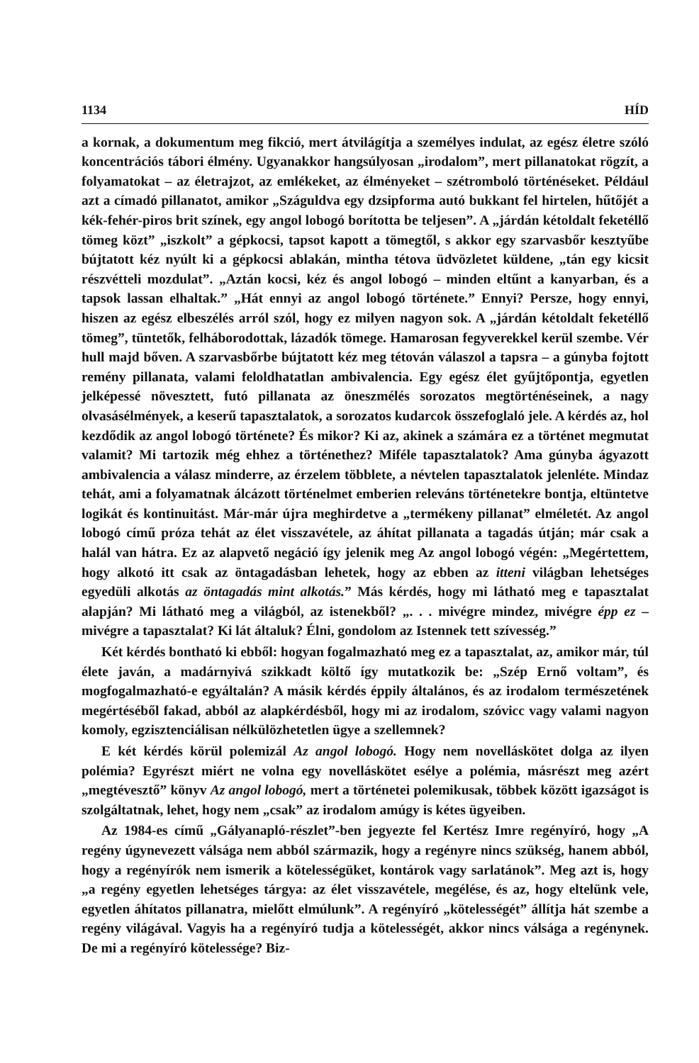1134 HÍD
a kornak, a dokumentum meg fikció, mert átvilágítja a személyes indulat, az egész életre szóló koncentrációs tábori élmény. Ugyanakkor hangsúlyosan „irodalom”, mert pillanatokat rögzít, a folyamatokat – az életrajzot, az emlékeket, az élményeket – szétromboló történéseket. Például azt a címadó pillanatot, amikor „Száguldva egy dzsipforma autó bukkant fel hirtelen, hűtőjét a kék-fehér-piros brit színek, egy angol lobogó borította be teljesen”. A „járdán kétoldalt feketéllő tömeg közt” „iszkolt” a gépkocsi, tapsot kapott a tömegtől, s akkor egy szarvasbőr kesztyűbe bújtatott kéz nyúlt ki a gépkocsi ablakán, mintha tétova üdvözletet küldene, „tán egy kicsit részvétteli mozdulat”. „Aztán kocsi, kéz és angol lobogó – minden eltűnt a kanyarban, és a tapsok lassan elhaltak.” „Hát ennyi az angol lobogó története.” Ennyi? Persze, hogy ennyi, hiszen az egész elbeszélés arról szól, hogy ez milyen nagyon sok. A „járdán kétoldalt feketéllő tömeg”, tüntetők, felháborodottak, lázadók tömege. Hamarosan fegyverekkel kerül szembe. Vér hull majd bőven. A szarvasbőrbe bújtatott kéz meg tétován válaszol a tapsra – a gúnyba fojtott remény pillanata, valami feloldhatatlan ambivalencia. Egy egész élet gyűjtőpontja, egyetlen jelképessé növesztett, futó pillanata az öneszmélés sorozatos megtörténéseinek, a nagy olvasásélmények, a keserű tapasztalatok, a sorozatos kudarcok összefoglaló jele. A kérdés az, hol kezdődik az angol lobogó története? És mikor? Ki az, akinek a számára ez a történet megmutat valamit? Mi tartozik még ehhez a történethez? Miféle tapasztalatok? Ama gúnyba ágyazott ambivalencia a válasz minderre, az érzelem többlete, a névtelen tapasztalatok jelenléte. Mindaz tehát, ami a folyamatnak álcázott történelmet emberien releváns történetekre bontja, eltüntetve logikát és kontinuitást. Már-már újra meghirdetve a „termékeny pillanat” elméletét. Az angol lobogó című próza tehát az élet visszavétele, az áhítat pillanata a tagadás útján; már csak a halál van hátra. Ez az alapvető negáció így jelenik meg Az angol lobogó végén: „Megértettem, hogy alkotó itt csak az öntagadásban lehetek, hogy az ebben az itteni világban lehetséges egyedüli alkotás az öntagadás mint alkotás.” Más kérdés, hogy mi látható meg e tapasztalat alapján? Mi látható meg a világból, az istenekből? „. . . mivégre mindez, mivégre épp ez – mivégre a tapasztalat? Ki lát általuk? Élni, gondolom az Istennek tett szívesség.”
Két kérdés bontható ki ebből: hogyan fogalmazható meg ez a tapasztalat, az, amikor már, túl élete javán, a madárnyivá szikkadt költő így mutatkozik be: „Szép Ernő voltam”, és mogfogalmazható-e egyáltalán? A másik kérdés éppily általános, és az irodalom természetének megértéséből fakad, abból az alapkérdésből, hogy mi az irodalom, szóvicc vagy valami nagyon komoly, egzisztenciálisan nélkülözhetetlen ügye a szellemnek?
E két kérdés körül polemizál Az angol lobogó. Hogy nem novelláskötet dolga az ilyen polémia? Egyrészt miért ne volna egy novelláskötet esélye a polémia, másrészt meg azért „megtévesztő” könyv Az angol lobogó, mert a történetei polemikusak, többek között igazságot is szolgáltatnak, lehet, hogy nem „csak” az irodalom amúgy is kétes ügyeiben.
Az 1984-es című „Gályanapló-részlet”-ben jegyezte fel Kertész Imre regényíró, hogy „A regény úgynevezett válsága nem abból származik, hogy a regényre nincs szükség, hanem abból, hogy a regényírók nem ismerik a kötelességüket, kontárok vagy sarlatánok”. Meg azt is, hogy „a regény egyetlen lehetséges tárgya: az élet visszavétele, megélése, és az, hogy eltelünk vele, egyetlen áhítatos pillanatra, mielőtt elmúlunk”. A regényíró „kötelességét” állítja hát szembe a regény világával. Vagyis ha a regényíró tudja a kötelességét, akkor nincs válsága a regénynek. De mi a regényíró kötelessége? Biz-